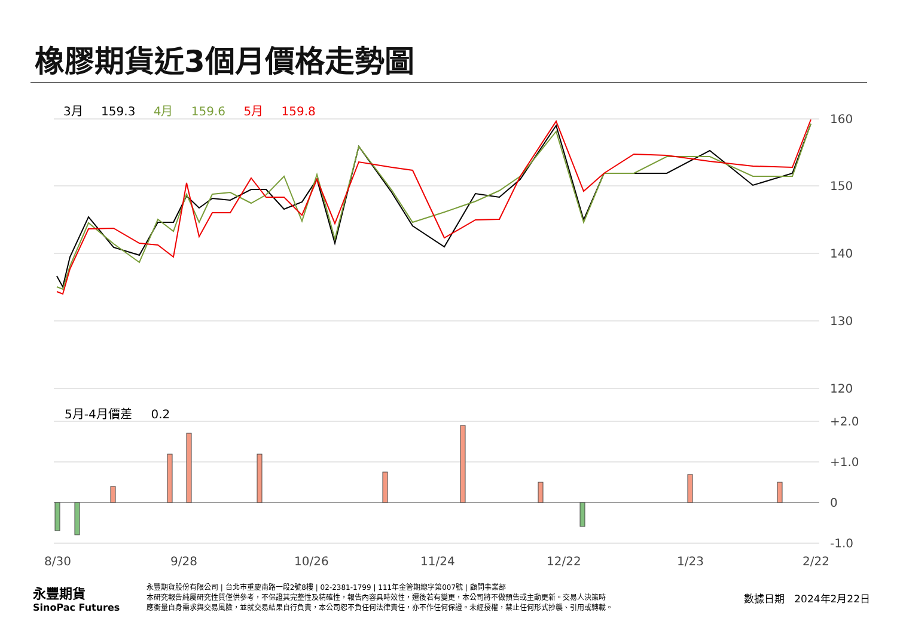橡膠期貨近3個月價格走勢圖
3月 159.3 4月 159.6 5月 159.8
5月-4月價差 0.2
160
150
140
130
120
+2.0
+1.0
0
-1.0
8/30
9/28
10/26
11/24
12/22
1/23
2/22
永豐期貨
SinoPac Futures
永豐期貨股份有限公司 | 台北市重慶南路一段2號8樓 | 02-2381-1799 | 111年金管期總字第007號 | 顧問事業部
本研究報告純屬研究性質僅供參考，不保證其完整性及精確性，報告內容具時效性，遷後若有變更，本公司將不做預告或主動更新。交易人決策時
應衡量自身需求與交易風險，並就交易結果自行負責，本公司恕不負任何法律責任，亦不作任何保證。未經授權，禁止任何形式抄襲、引用或轉載。
數據日期 2024年2月22日